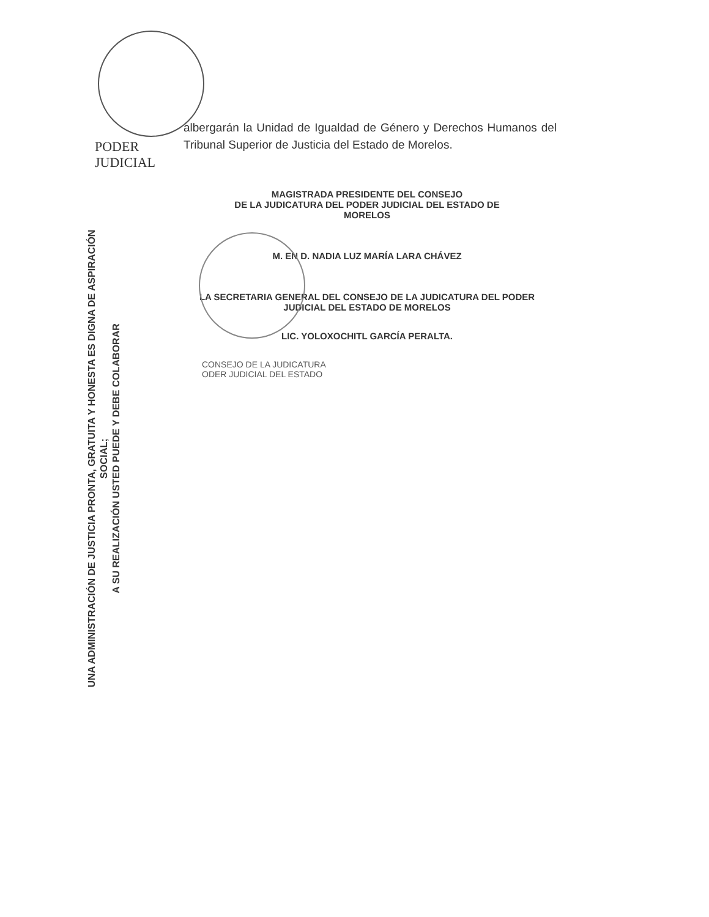PODER JUDICIAL
albergarán la Unidad de Igualdad de Género y Derechos Humanos del Tribunal Superior de Justicia del Estado de Morelos.
MAGISTRADA PRESIDENTE DEL CONSEJO
DE LA JUDICATURA DEL PODER JUDICIAL DEL ESTADO DE
MORELOS
M. EN D. NADIA LUZ MARÍA LARA CHÁVEZ
LA SECRETARIA GENERAL DEL CONSEJO DE LA JUDICATURA DEL PODER
JUDICIAL DEL ESTADO DE MORELOS
LIC. YOLOXOCHITL GARCÍA PERALTA.
CONSEJO DE LA JUDICATURA
ODER JUDICIAL DEL ESTADO
UNA ADMINISTRACIÓN DE JUSTICIA PRONTA, GRATUITA Y HONESTA ES DIGNA DE ASPIRACIÓN SOCIAL;
A SU REALIZACIÓN USTED PUEDE Y DEBE COLABORAR